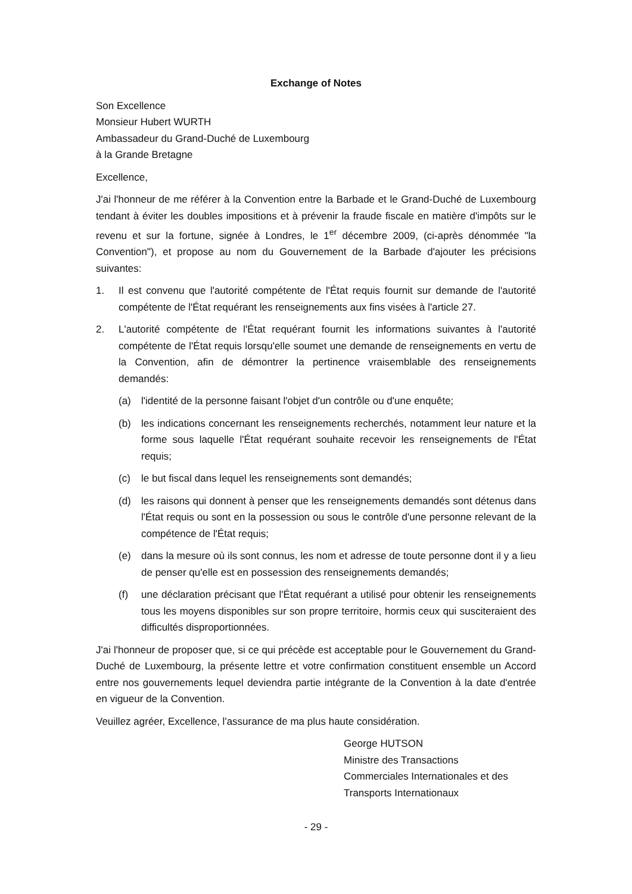Exchange of Notes
Son Excellence
Monsieur Hubert WURTH
Ambassadeur du Grand-Duché de Luxembourg
à la Grande Bretagne
Excellence,
J'ai l'honneur de me référer à la Convention entre la Barbade et le Grand-Duché de Luxembourg tendant à éviter les doubles impositions et à prévenir la fraude fiscale en matière d'impôts sur le revenu et sur la fortune, signée à Londres, le 1<sup>er</sup> décembre 2009, (ci-après dénommée "la Convention"), et propose au nom du Gouvernement de la Barbade d'ajouter les précisions suivantes:
1. Il est convenu que l'autorité compétente de l'État requis fournit sur demande de l'autorité compétente de l'État requérant les renseignements aux fins visées à l'article 27.
2. L'autorité compétente de l'État requérant fournit les informations suivantes à l'autorité compétente de l'État requis lorsqu'elle soumet une demande de renseignements en vertu de la Convention, afin de démontrer la pertinence vraisemblable des renseignements demandés:
(a) l'identité de la personne faisant l'objet d'un contrôle ou d'une enquête;
(b) les indications concernant les renseignements recherchés, notamment leur nature et la forme sous laquelle l'État requérant souhaite recevoir les renseignements de l'État requis;
(c) le but fiscal dans lequel les renseignements sont demandés;
(d) les raisons qui donnent à penser que les renseignements demandés sont détenus dans l'État requis ou sont en la possession ou sous le contrôle d'une personne relevant de la compétence de l'État requis;
(e) dans la mesure où ils sont connus, les nom et adresse de toute personne dont il y a lieu de penser qu'elle est en possession des renseignements demandés;
(f) une déclaration précisant que l'État requérant a utilisé pour obtenir les renseignements tous les moyens disponibles sur son propre territoire, hormis ceux qui susciteraient des difficultés disproportionnées.
J'ai l'honneur de proposer que, si ce qui précède est acceptable pour le Gouvernement du Grand-Duché de Luxembourg, la présente lettre et votre confirmation constituent ensemble un Accord entre nos gouvernements lequel deviendra partie intégrante de la Convention à la date d'entrée en vigueur de la Convention.
Veuillez agréer, Excellence, l'assurance de ma plus haute considération.
George HUTSON
Ministre des Transactions
Commerciales Internationales et des
Transports Internationaux
- 29 -